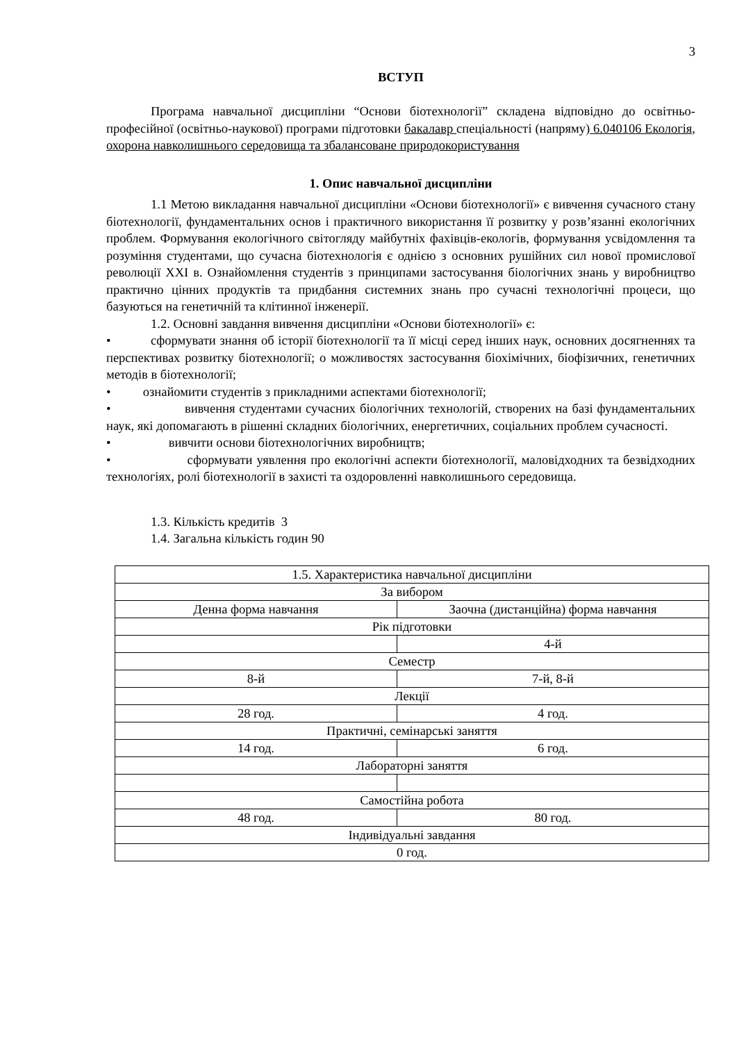3
ВСТУП
Програма навчальної дисципліни “Основи біотехнології” складена відповідно до освітньо-професійної (освітньо-наукової) програми підготовки бакалавр спеціальності (напряму) 6.040106 Екологія, охорона навколишнього середовища та збалансоване природокористування
1. Опис навчальної дисципліни
1.1 Метою викладання навчальної дисципліни «Основи біотехнології» є вивчення сучасного стану біотехнології, фундаментальних основ і практичного використання її розвитку у розв’язанні екологічних проблем. Формування екологічного світогляду майбутніх фахівців-екологів, формування усвідомлення та розуміння студентами, що сучасна біотехнологія є однією з основних рушійних сил нової промислової революції XXI в. Ознайомлення студентів з принципами застосування біологічних знань у виробництво практично цінних продуктів та придбання системних знань про сучасні технологічні процеси, що базуються на генетичній та клітинної інженерії.
1.2. Основні завдання вивчення дисципліни «Основи біотехнології» є:
• сформувати знання об історії біотехнології та її місці серед інших наук, основних досягненнях та перспективах розвитку біотехнології; о можливостях застосування біохімічних, біофізичних, генетичних методів в біотехнології;
• ознайомити студентів з прикладними аспектами біотехнології;
• вивчення студентами сучасних біологічних технологій, створених на базі фундаментальних наук, які допомагають в рішенні складних біологічних, енергетичних, соціальних проблем сучасності.
• вивчити основи біотехнологічних виробництв;
• сформувати уявлення про екологічні аспекти біотехнології, маловідходних та безвідходних технологіях, ролі біотехнології в захисті та оздоровленні навколишнього середовища.
1.3. Кількість кредитів 3
1.4. Загальна кількість годин 90
| 1.5. Характеристика навчальної дисципліни | |
| За вибором | |
| Денна форма навчання | Заочна (дистанційна) форма навчання |
| Рік підготовки | |
| | 4-й |
| Семестр | |
| 8-й | 7-й, 8-й |
| Лекції | |
| 28 год. | 4 год. |
| Практичні, семінарські заняття | |
| 14 год. | 6 год. |
| Лабораторні заняття | |
| Самостійна робота | |
| 48 год. | 80 год. |
| Індивідуальні завдання | |
| 0 год. | |